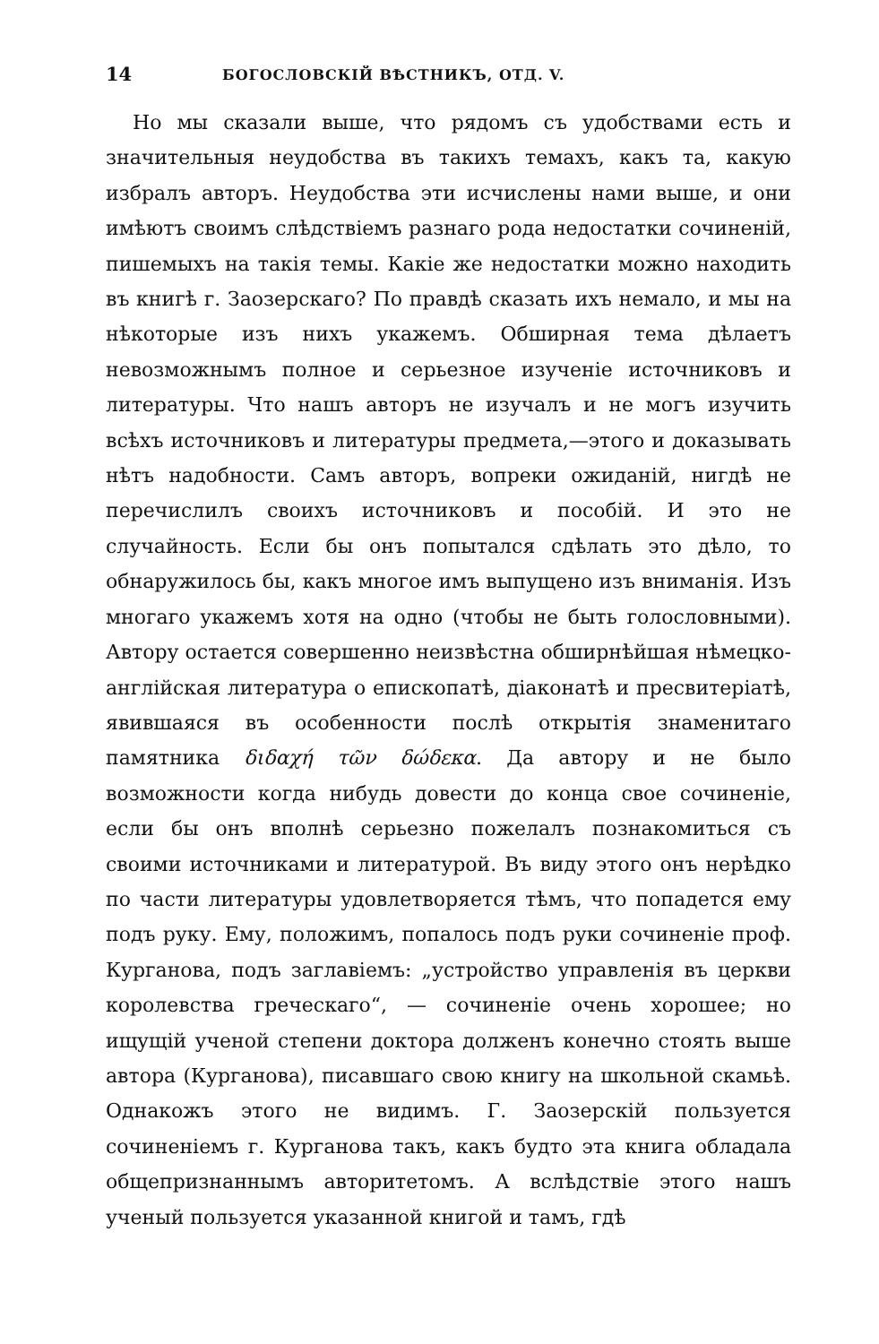14 БОГОСЛОВСКІЙ ВѢСТНИКЪ, ОТД. V.
Но мы сказали выше, что рядомъ съ удобствами есть и значительныя неудобства въ такихъ темахъ, какъ та, какую избралъ авторъ. Неудобства эти исчислены нами выше, и они имѣютъ своимъ слѣдствіемъ разнаго рода недостатки сочиненій, пишемыхъ на такія темы. Какіе же недостатки можно находить въ книгѣ г. Заозерскаго? По правдѣ сказать ихъ немало, и мы на нѣкоторые изъ нихъ укажемъ. Обширная тема дѣлаетъ невозможнымъ полное и серьезное изученіе источниковъ и литературы. Что нашъ авторъ не изучалъ и не могъ изучить всѣхъ источниковъ и литературы предмета,—этого и доказывать нѣтъ надобности. Самъ авторъ, вопреки ожиданій, нигдѣ не перечислилъ своихъ источниковъ и пособій. И это не случайность. Если бы онъ попытался сдѣлать это дѣло, то обнаружилось бы, какъ многое имъ выпущено изъ вниманія. Изъ многаго укажемъ хотя на одно (чтобы не быть голословными). Автору остается совершенно неизвѣстна обширнѣйшая нѣмецко-англійская литература о епископатѣ, діаконатѣ и пресвитеріатѣ, явившаяся въ особенности послѣ открытія знаменитаго памятника διδαχή τῶν δώδεκα. Да автору и не было возможности когда нибудь довести до конца свое сочиненіе, если бы онъ вполнѣ серьезно пожелалъ познакомиться съ своими источниками и литературой. Въ виду этого онъ нерѣдко по части литературы удовлетворяется тѣмъ, что попадется ему подъ руку. Ему, положимъ, попалось подъ руки сочиненіе проф. Курганова, подъ заглавіемъ: „устройство управленія въ церкви королевства греческаго“, — сочиненіе очень хорошее; но ищущій ученой степени доктора долженъ конечно стоять выше автора (Курганова), писавшаго свою книгу на школьной скамьѣ. Однакожъ этого не видимъ. Г. Заозерскій пользуется сочиненіемъ г. Курганова такъ, какъ будто эта книга обладала общепризнаннымъ авторитетомъ. А вслѣдствіе этого нашъ ученый пользуется указанной книгой и тамъ, гдѣ